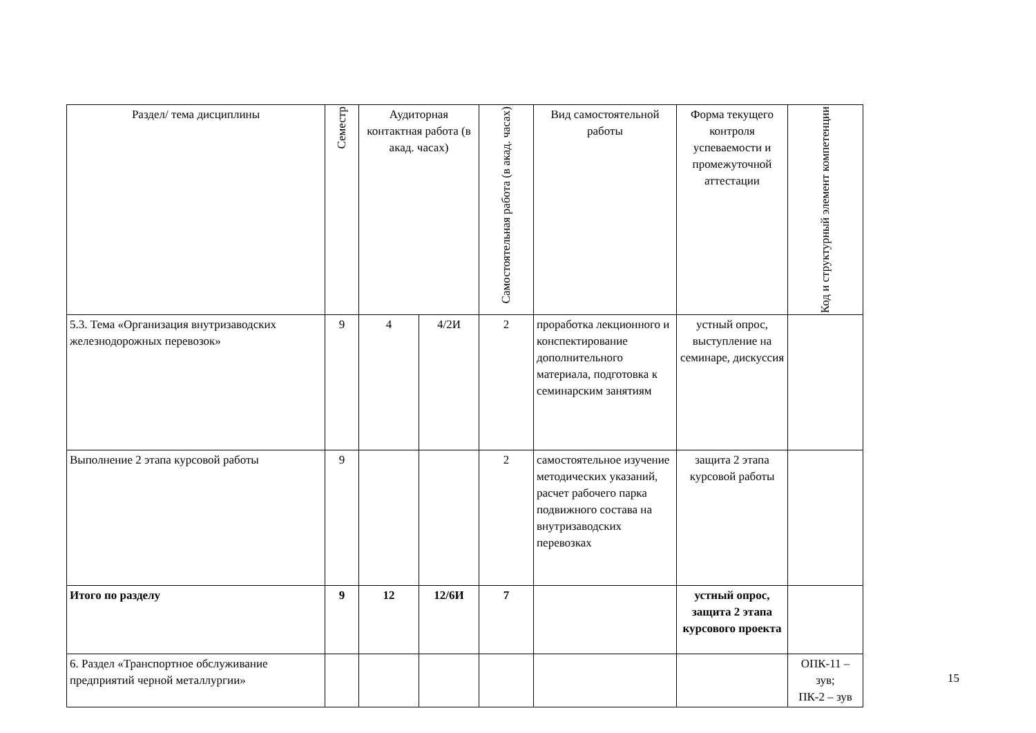| Раздел/ тема дисциплины | Семестр | Аудиторная контактная работа (в акад. часах) | | Самостоятельная работа (в акад. часах) | Вид самостоятельной работы | Форма текущего контроля успеваемости и промежуточной аттестации | Код и структурный элемент компетенции |
| --- | --- | --- | --- | --- | --- | --- | --- |
| 5.3. Тема «Организация внутризаводских железнодорожных перевозок» | 9 | 4 | 4/2И | 2 | проработка лекционного и конспектирование дополнительного материала, подготовка к семинарским занятиям | устный опрос, выступление на семинаре, дискуссия | |
| Выполнение 2 этапа курсовой работы | 9 | | | 2 | самостоятельное изучение методических указаний, расчет рабочего парка подвижного состава на внутризаводских перевозках | защита 2 этапа курсовой работы | |
| Итого по разделу | 9 | 12 | 12/6И | 7 | | устный опрос, защита 2 этапа курсового проекта | |
| 6. Раздел «Транспортное обслуживание предприятий черной металлургии» | | | | | | | ОПК-11 – зув; ПК-2 – зув |
15